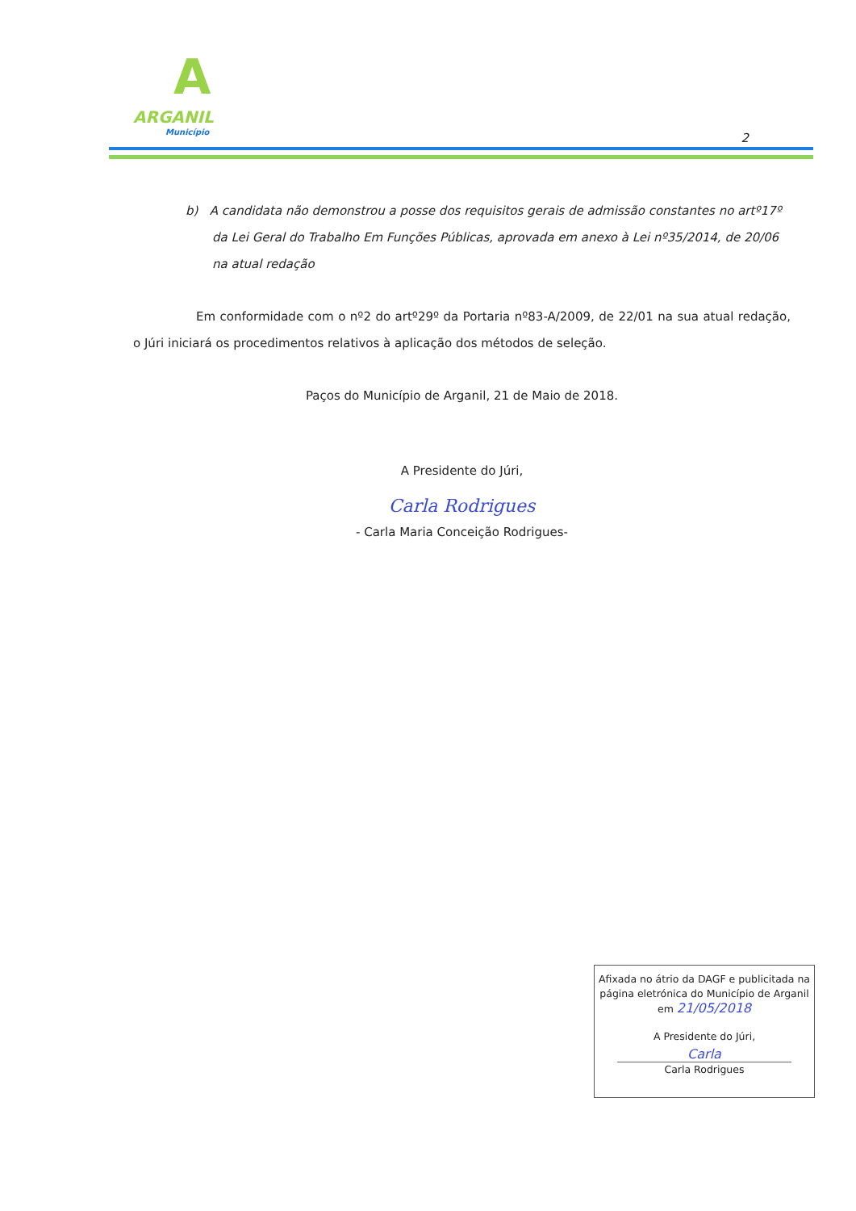A
ARGANIL
Município
2
b) A candidata não demonstrou a posse dos requisitos gerais de admissão constantes no artº17º da Lei Geral do Trabalho Em Funções Públicas, aprovada em anexo à Lei nº35/2014, de 20/06 na atual redação
Em conformidade com o nº2 do artº29º da Portaria nº83-A/2009, de 22/01 na sua atual redação, o Júri iniciará os procedimentos relativos à aplicação dos métodos de seleção.
Paços do Município de Arganil, 21 de Maio de 2018.
A Presidente do Júri,
Carla Rodrigues
- Carla Maria Conceição Rodrigues-
Afixada no átrio da DAGF e publicitada na página eletrónica do Município de Arganil
em 21/05/2018
A Presidente do Júri,
Carla
Carla Rodrigues